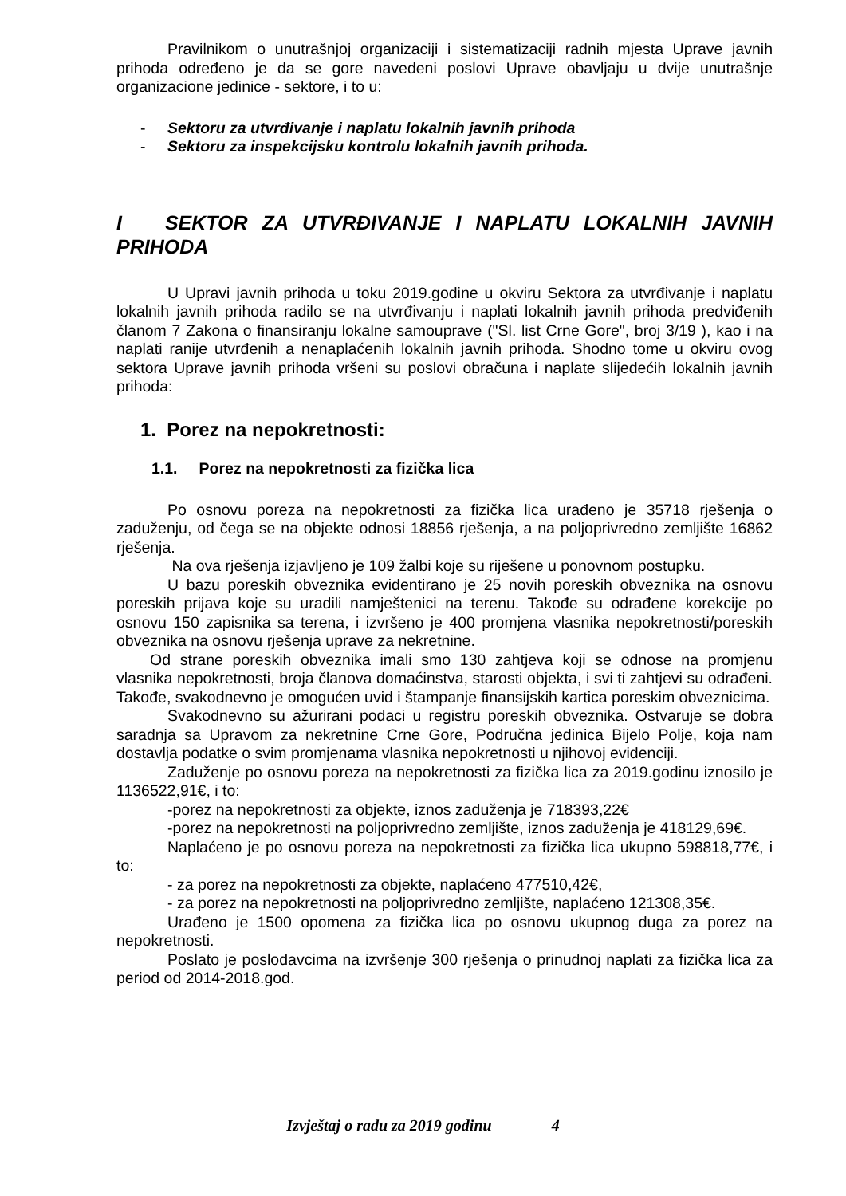Pravilnikom o unutrašnjoj organizaciji i sistematizaciji radnih mjesta Uprave javnih prihoda određeno je da se gore navedeni poslovi Uprave obavljaju u dvije unutrašnje organizacione jedinice - sektore, i to u:
- Sektoru za utvrđivanje i naplatu lokalnih javnih prihoda
- Sektoru za inspekcijsku kontrolu lokalnih javnih prihoda.
I SEKTOR ZA UTVRĐIVANJE I NAPLATU LOKALNIH JAVNIH PRIHODA
U Upravi javnih prihoda u toku 2019.godine u okviru Sektora za utvrđivanje i naplatu lokalnih javnih prihoda radilo se na utvrđivanju i naplati lokalnih javnih prihoda predviđenih članom 7 Zakona o finansiranju lokalne samouprave ("Sl. list Crne Gore", broj 3/19 ), kao i na naplati ranije utvrđenih a nenaplaćenih lokalnih javnih prihoda. Shodno tome u okviru ovog sektora Uprave javnih prihoda vršeni su poslovi obračuna i naplate slijedećih lokalnih javnih prihoda:
1. Porez na nepokretnosti:
1.1. Porez na nepokretnosti za fizička lica
Po osnovu poreza na nepokretnosti za fizička lica urađeno je 35718 rješenja o zaduženju, od čega se na objekte odnosi 18856 rješenja, a na poljoprivredno zemljište 16862 rješenja.
Na ova rješenja izjavljeno je 109 žalbi koje su riješene u ponovnom postupku.
U bazu poreskih obveznika evidentirano je 25 novih poreskih obveznika na osnovu poreskih prijava koje su uradili namještenici na terenu. Takođe su odrađene korekcije po osnovu 150 zapisnika sa terena, i izvršeno je 400 promjena vlasnika nepokretnosti/poreskih obveznika na osnovu rješenja uprave za nekretnine.
Od strane poreskih obveznika imali smo 130 zahtjeva koji se odnose na promjenu vlasnika nepokretnosti, broja članova domaćinstva, starosti objekta, i svi ti zahtjevi su odrađeni. Takođe, svakodnevno je omogućen uvid i štampanje finansijskih kartica poreskim obveznicima.
Svakodnevno su ažurirani podaci u registru poreskih obveznika. Ostvaruje se dobra saradnja sa Upravom za nekretnine Crne Gore, Područna jedinica Bijelo Polje, koja nam dostavlja podatke o svim promjenama vlasnika nepokretnosti u njihovoj evidenciji.
Zaduženje po osnovu poreza na nepokretnosti za fizička lica za 2019.godinu iznosilo je 1136522,91€, i to:
-porez na nepokretnosti za objekte, iznos zaduženja je 718393,22€
-porez na nepokretnosti na poljoprivredno zemljište, iznos zaduženja je 418129,69€.
Naplaćeno je po osnovu poreza na nepokretnosti za fizička lica ukupno 598818,77€, i to:
- za porez na nepokretnosti za objekte, naplaćeno 477510,42€,
- za porez na nepokretnosti na poljoprivredno zemljište, naplaćeno 121308,35€.
Urađeno je 1500 opomena za fizička lica po osnovu ukupnog duga za porez na nepokretnosti.
Poslato je poslodavcima na izvršenje 300 rješenja o prinudnoj naplati za fizička lica za period od 2014-2018.god.
Izvještaj o radu za 2019 godinu 4